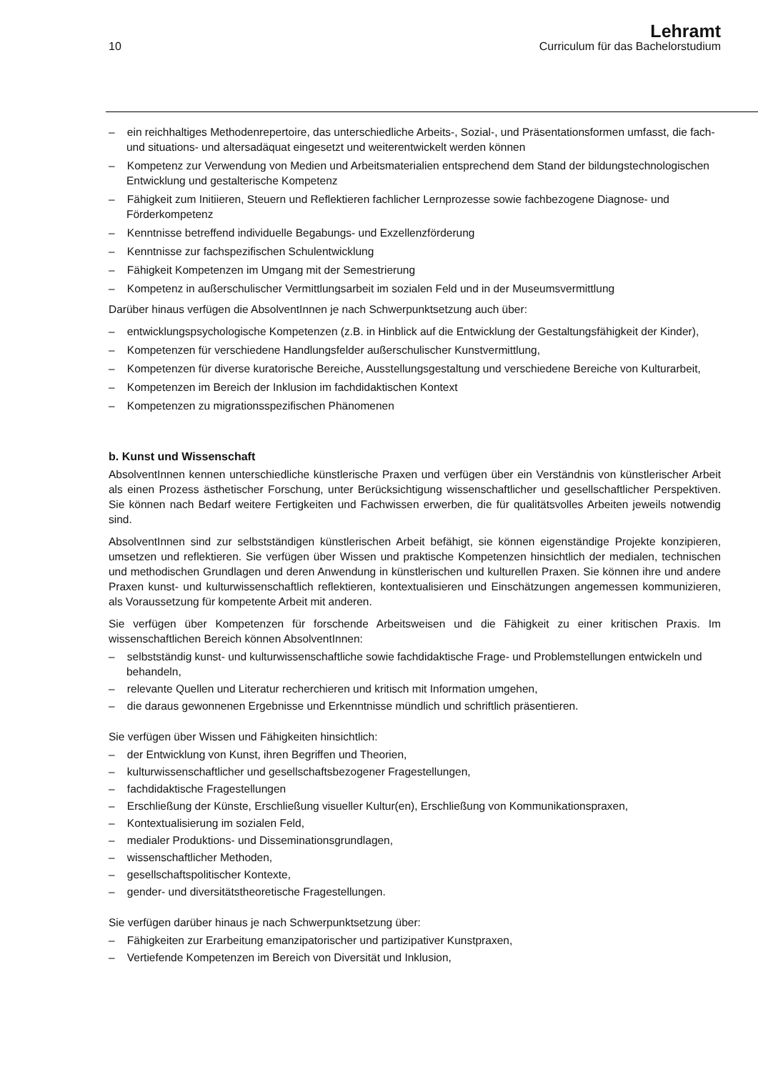10
Lehramt
Curriculum für das Bachelorstudium
– ein reichhaltiges Methodenrepertoire, das unterschiedliche Arbeits-, Sozial-, und Präsentationsformen umfasst, die fach- und situations- und altersadäquat eingesetzt und weiterentwickelt werden können
– Kompetenz zur Verwendung von Medien und Arbeitsmaterialien entsprechend dem Stand der bildungstechnologischen Entwicklung und gestalterische Kompetenz
– Fähigkeit zum Initiieren, Steuern und Reflektieren fachlicher Lernprozesse sowie fachbezogene Diagnose- und Förderkompetenz
– Kenntnisse betreffend individuelle Begabungs- und Exzellenzförderung
– Kenntnisse zur fachspezifischen Schulentwicklung
– Fähigkeit Kompetenzen im Umgang mit der Semestrierung
– Kompetenz in außerschulischer Vermittlungsarbeit im sozialen Feld und in der Museumsvermittlung
Darüber hinaus verfügen die AbsolventInnen je nach Schwerpunktsetzung auch über:
– entwicklungspsychologische Kompetenzen (z.B. in Hinblick auf die Entwicklung der Gestaltungsfähigkeit der Kinder),
– Kompetenzen für verschiedene Handlungsfelder außerschulischer Kunstvermittlung,
– Kompetenzen für diverse kuratorische Bereiche, Ausstellungsgestaltung und verschiedene Bereiche von Kulturarbeit,
– Kompetenzen im Bereich der Inklusion im fachdidaktischen Kontext
– Kompetenzen zu migrationsspezifischen Phänomenen
b. Kunst und Wissenschaft
AbsolventInnen kennen unterschiedliche künstlerische Praxen und verfügen über ein Verständnis von künstlerischer Arbeit als einen Prozess ästhetischer Forschung, unter Berücksichtigung wissenschaftlicher und gesellschaftlicher Perspektiven. Sie können nach Bedarf weitere Fertigkeiten und Fachwissen erwerben, die für qualitätsvolles Arbeiten jeweils notwendig sind.
AbsolventInnen sind zur selbstständigen künstlerischen Arbeit befähigt, sie können eigenständige Projekte konzipieren, umsetzen und reflektieren. Sie verfügen über Wissen und praktische Kompetenzen hinsichtlich der medialen, technischen und methodischen Grundlagen und deren Anwendung in künstlerischen und kulturellen Praxen. Sie können ihre und andere Praxen kunst- und kulturwissenschaftlich reflektieren, kontextualisieren und Einschätzungen angemessen kommunizieren, als Voraussetzung für kompetente Arbeit mit anderen.
Sie verfügen über Kompetenzen für forschende Arbeitsweisen und die Fähigkeit zu einer kritischen Praxis. Im wissenschaftlichen Bereich können AbsolventInnen:
– selbstständig kunst- und kulturwissenschaftliche sowie fachdidaktische Frage- und Problemstellungen entwickeln und behandeln,
– relevante Quellen und Literatur recherchieren und kritisch mit Information umgehen,
– die daraus gewonnenen Ergebnisse und Erkenntnisse mündlich und schriftlich präsentieren.
Sie verfügen über Wissen und Fähigkeiten hinsichtlich:
– der Entwicklung von Kunst, ihren Begriffen und Theorien,
– kulturwissenschaftlicher und gesellschaftsbezogener Fragestellungen,
– fachdidaktische Fragestellungen
– Erschließung der Künste, Erschließung visueller Kultur(en), Erschließung von Kommunikationspraxen,
– Kontextualisierung im sozialen Feld,
– medialer Produktions- und Disseminationsgrundlagen,
– wissenschaftlicher Methoden,
– gesellschaftspolitischer Kontexte,
– gender- und diversitätstheoretische Fragestellungen.
Sie verfügen darüber hinaus je nach Schwerpunktsetzung über:
– Fähigkeiten zur Erarbeitung emanzipatorischer und partizipativer Kunstpraxen,
– Vertiefende Kompetenzen im Bereich von Diversität und Inklusion,